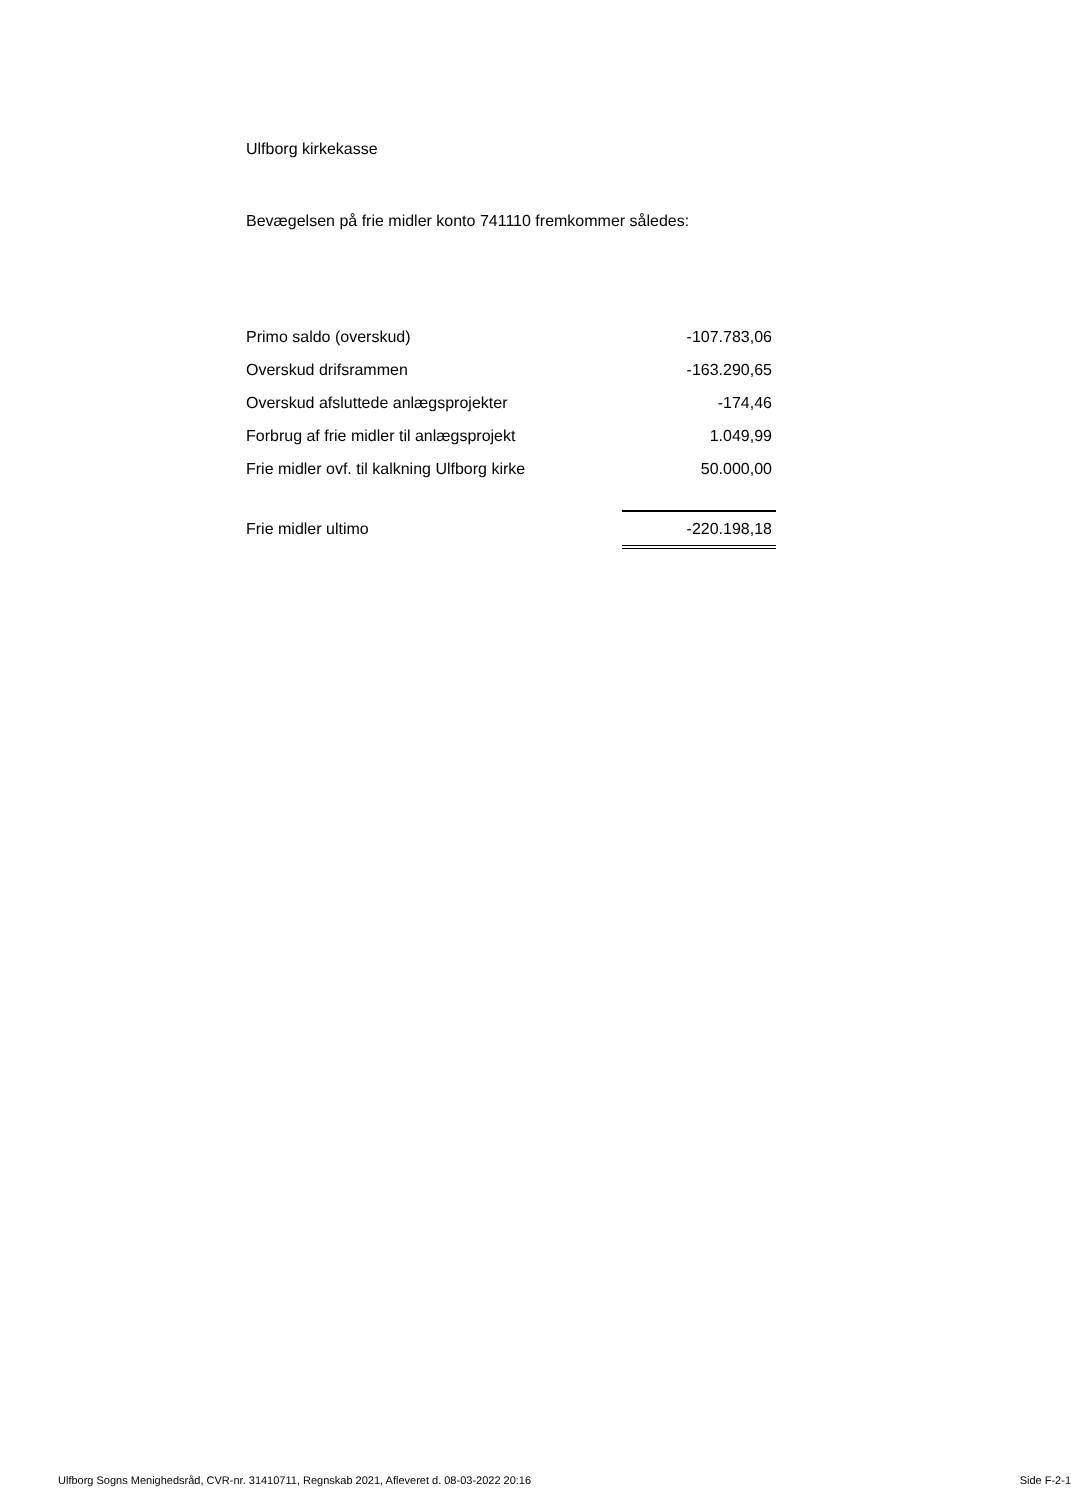Ulfborg kirkekasse
Bevægelsen på frie midler konto 741110 fremkommer således:
| Primo saldo (overskud) | -107.783,06 |
| Overskud drifsrammen | -163.290,65 |
| Overskud afsluttede anlægsprojekter | -174,46 |
| Forbrug af frie midler til anlægsprojekt | 1.049,99 |
| Frie midler ovf. til kalkning Ulfborg kirke | 50.000,00 |
| Frie midler ultimo | -220.198,18 |
Ulfborg Sogns Menighedsråd, CVR-nr. 31410711, Regnskab 2021, Afleveret d. 08-03-2022 20:16 Side F-2-1